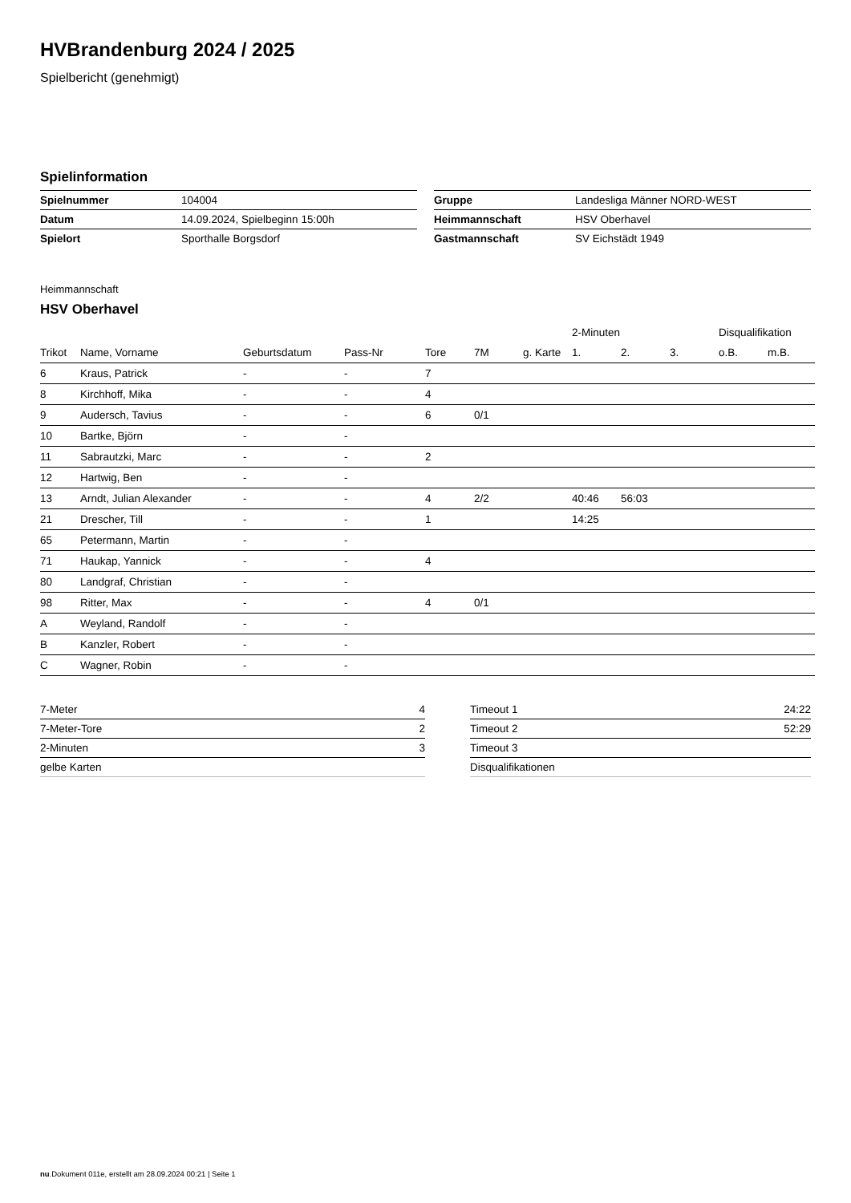HVBrandenburg 2024 / 2025
Spielbericht (genehmigt)
Spielinformation
| Spielnummer | 104004 |
| Datum | 14.09.2024, Spielbeginn 15:00h |
| Spielort | Sporthalle Borgsdorf |
| Gruppe | Landesliga Männer NORD-WEST |
| Heimmannschaft | HSV Oberhavel |
| Gastmannschaft | SV Eichstädt 1949 |
Heimmannschaft
HSV Oberhavel
| | | | | | | | 2-Minuten | | | Disqualifikation | |
| --- | --- | --- | --- | --- | --- | --- | --- | --- | --- | --- | --- |
| Trikot | Name, Vorname | Geburtsdatum | Pass-Nr | Tore | 7M | g. Karte | 1. | 2. | 3. | o.B. | m.B. |
| 6 | Kraus, Patrick | - | - | 7 | | | | | | | |
| 8 | Kirchhoff, Mika | - | - | 4 | | | | | | | |
| 9 | Audersch, Tavius | - | - | 6 | 0/1 | | | | | | |
| 10 | Bartke, Björn | - | - | | | | | | | | |
| 11 | Sabrautzki, Marc | - | - | 2 | | | | | | | |
| 12 | Hartwig, Ben | - | - | | | | | | | | |
| 13 | Arndt, Julian Alexander | - | - | 4 | 2/2 | | 40:46 | 56:03 | | | |
| 21 | Drescher, Till | - | - | 1 | | | 14:25 | | | | |
| 65 | Petermann, Martin | - | - | | | | | | | | |
| 71 | Haukap, Yannick | - | - | 4 | | | | | | | |
| 80 | Landgraf, Christian | - | - | | | | | | | | |
| 98 | Ritter, Max | - | - | 4 | 0/1 | | | | | | |
| A | Weyland, Randolf | - | - | | | | | | | | |
| B | Kanzler, Robert | - | - | | | | | | | | |
| C | Wagner, Robin | - | - | | | | | | | | |
| 7-Meter | 4 |
| 7-Meter-Tore | 2 |
| 2-Minuten | 3 |
| gelbe Karten | |
| Timeout 1 | 24:22 |
| Timeout 2 | 52:29 |
| Timeout 3 | |
| Disqualifikationen | |
nu.Dokument 011e, erstellt am 28.09.2024 00:21 | Seite 1